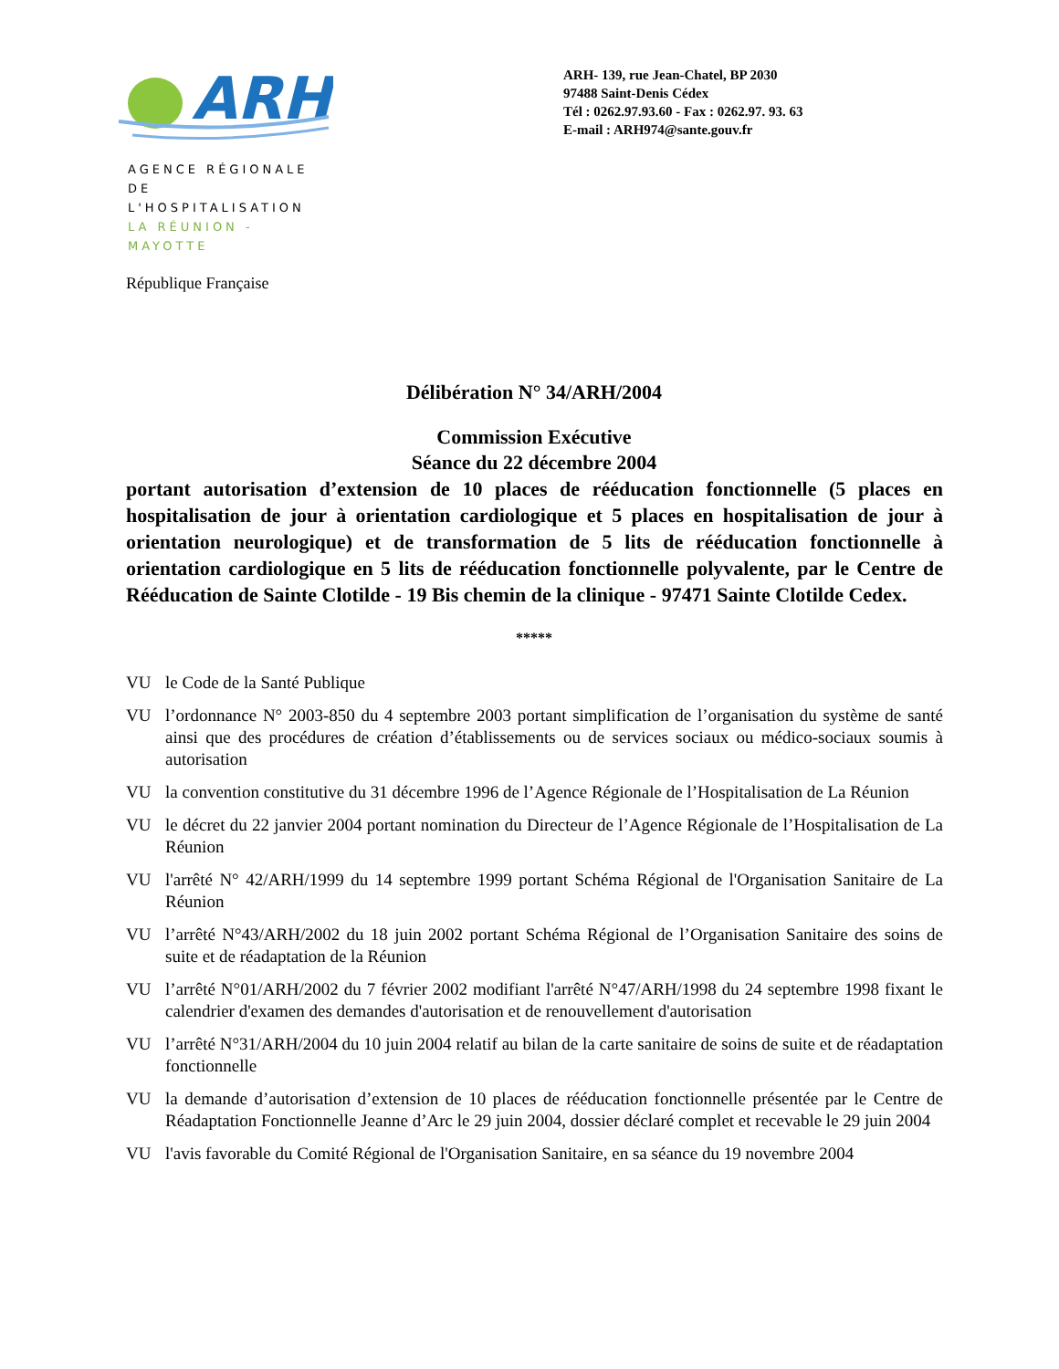ARH
AGENCE RÉGIONALE
DE L'HOSPITALISATION
LA RÉUNION - MAYOTTE
ARH- 139, rue Jean-Chatel, BP 2030
97488 Saint-Denis Cédex
Tél : 0262.97.93.60 - Fax : 0262.97. 93. 63
E-mail : ARH974@sante.gouv.fr
République Française
Délibération N° 34/ARH/2004
Commission Exécutive
Séance du 22 décembre 2004
portant autorisation d’extension de 10 places de rééducation fonctionnelle (5 places en hospitalisation de jour à orientation cardiologique et 5 places en hospitalisation de jour à orientation neurologique) et de transformation de 5 lits de rééducation fonctionnelle à orientation cardiologique en 5 lits de rééducation fonctionnelle polyvalente, par le Centre de Rééducation de Sainte Clotilde - 19 Bis chemin de la clinique - 97471 Sainte Clotilde Cedex.
*****
VU le Code de la Santé Publique
VU l’ordonnance N° 2003-850 du 4 septembre 2003 portant simplification de l’organisation du système de santé ainsi que des procédures de création d’établissements ou de services sociaux ou médico-sociaux soumis à autorisation
VU la convention constitutive du 31 décembre 1996 de l’Agence Régionale de l’Hospitalisation de La Réunion
VU le décret du 22 janvier 2004 portant nomination du Directeur de l’Agence Régionale de l’Hospitalisation de La Réunion
VU l'arrêté N° 42/ARH/1999 du 14 septembre 1999 portant Schéma Régional de l'Organisation Sanitaire de La Réunion
VU l’arrêté N°43/ARH/2002 du 18 juin 2002 portant Schéma Régional de l’Organisation Sanitaire des soins de suite et de réadaptation de la Réunion
VU l’arrêté N°01/ARH/2002 du 7 février 2002 modifiant l'arrêté N°47/ARH/1998 du 24 septembre 1998 fixant le calendrier d'examen des demandes d'autorisation et de renouvellement d'autorisation
VU l’arrêté N°31/ARH/2004 du 10 juin 2004 relatif au bilan de la carte sanitaire de soins de suite et de réadaptation fonctionnelle
VU la demande d’autorisation d’extension de 10 places de rééducation fonctionnelle présentée par le Centre de Réadaptation Fonctionnelle Jeanne d’Arc le 29 juin 2004, dossier déclaré complet et recevable le 29 juin 2004
VU l'avis favorable du Comité Régional de l'Organisation Sanitaire, en sa séance du 19 novembre 2004